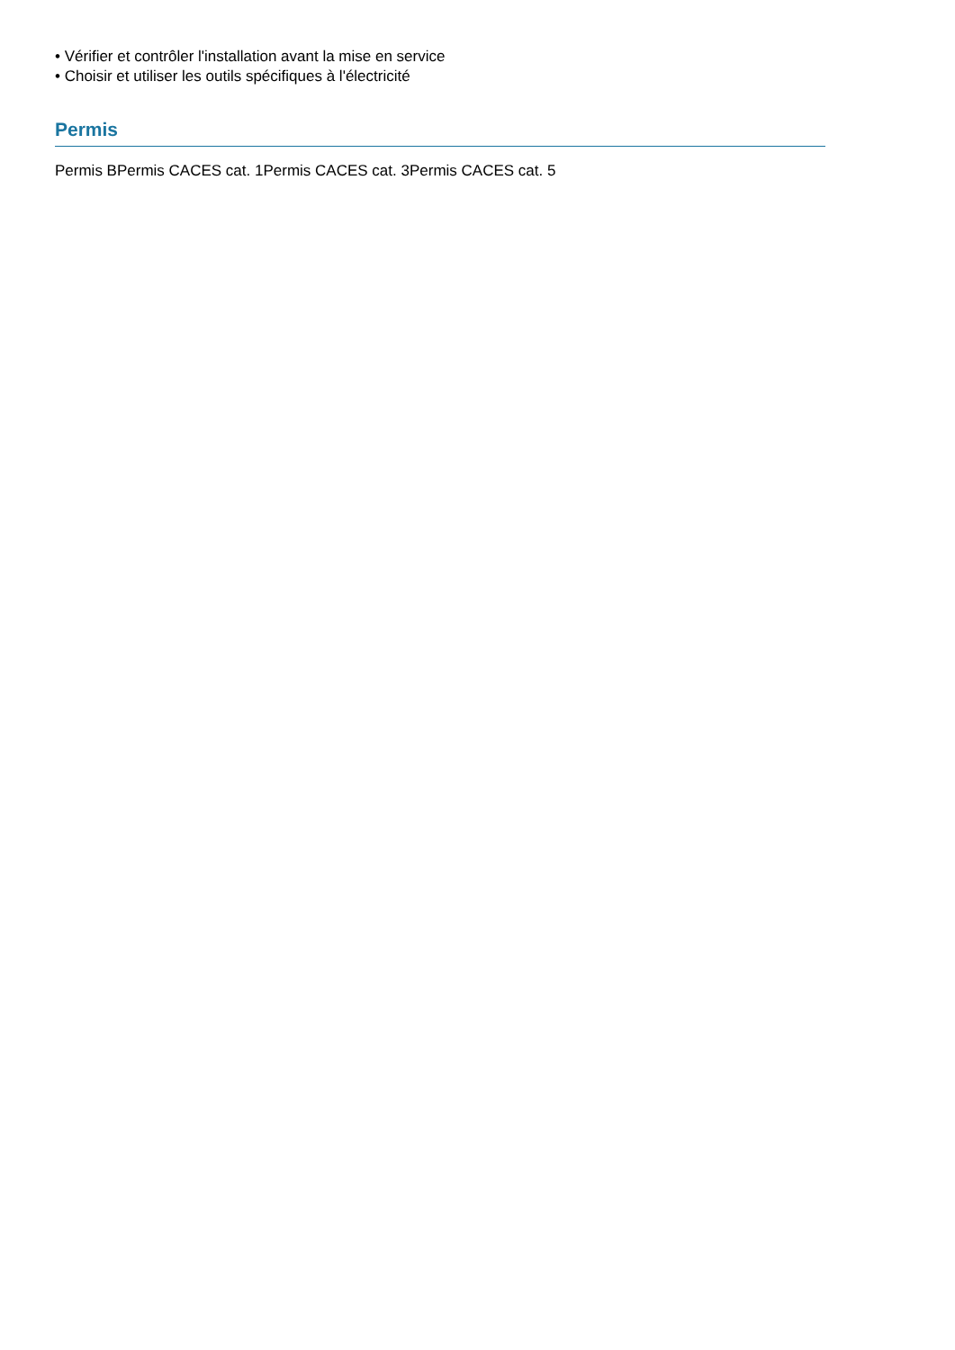• Vérifier et contrôler l'installation avant la mise en service
• Choisir et utiliser les outils spécifiques à l'électricité
Permis
Permis BPermis CACES cat. 1Permis CACES cat. 3Permis CACES cat. 5